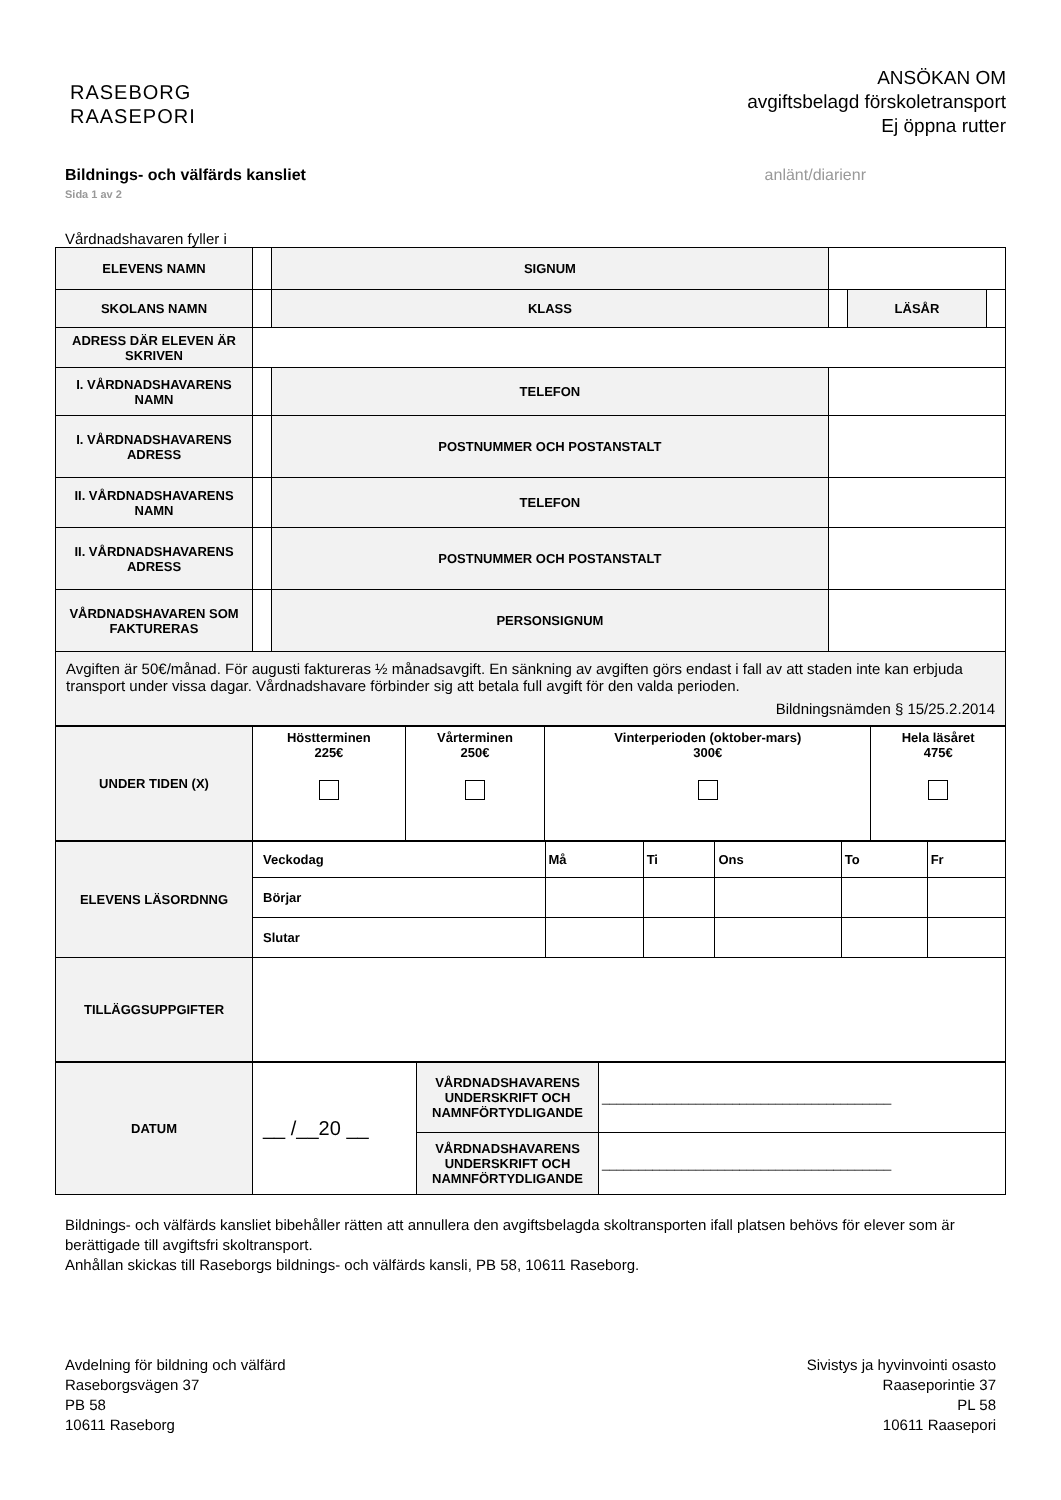RASEBORG
RAASEPORI
ANSÖKAN OM
avgiftsbelagd förskoletransport
Ej öppna rutter
Bildnings- och välfärds kansliet
Sida 1 av 2
anlänt/diarienr
Vårdnadshavaren fyller i
| ELEVENS NAMN | | SIGNUM | | | |
| SKOLANS NAMN | | KLASS | | LÄSÅR | |
| ADRESS DÄR ELEVEN ÄR SKRIVEN | | | | | |
| I. VÅRDNADSHAVARENS NAMN | | TELEFON | | | |
| I. VÅRDNADSHAVARENS ADRESS | | POSTNUMMER OCH POSTANSTALT | | | |
| II. VÅRDNADSHAVARENS NAMN | | TELEFON | | | |
| II. VÅRDNADSHAVARENS ADRESS | | POSTNUMMER OCH POSTANSTALT | | | |
| VÅRDNADSHAVAREN SOM FAKTURERAS | | PERSONSIGNUM | | | |
| Avgiften är 50€/månad. För augusti faktureras ½ månadsavgift. En sänkning av avgiften görs endast i fall av att staden inte kan erbjuda transport under vissa dagar. Vårdnadshavare förbinder sig att betala full avgift för den valda perioden. Bildningsnämden § 15/25.2.2014 | | | | | |
| UNDER TIDEN (X) | Höstterminen 225€ | Vårterminen 250€ | Vinterperioden (oktober-mars) 300€ | Hela läsåret 475€ |
| ELEVENS LÄSORDNNG | Veckodag | Må | Ti | Ons | To | Fr |
| | Börjar | | | | | |
| | Slutar | | | | | |
| TILLÄGGSUPPGIFTER | | | | | | |
| DATUM | __ /__20 __ | VÅRDNADSHAVARENS UNDERSKRIFT OCH NAMNFÖRTYDLIGANDE | ________________________________________ |
| | | VÅRDNADSHAVARENS UNDERSKRIFT OCH NAMNFÖRTYDLIGANDE | ________________________________________ |
Bildnings- och välfärds kansliet bibehåller rätten att annullera den avgiftsbelagda skoltransporten ifall platsen behövs för elever som är berättigade till avgiftsfri skoltransport.
Anhållan skickas till Raseborgs bildnings- och välfärds kansli, PB 58, 10611 Raseborg.
Avdelning för bildning och välfärd
Raseborgsvägen 37
PB 58
10611 Raseborg
Sivistys ja hyvinvointi osasto
Raaseporintie 37
PL 58
10611 Raasepori